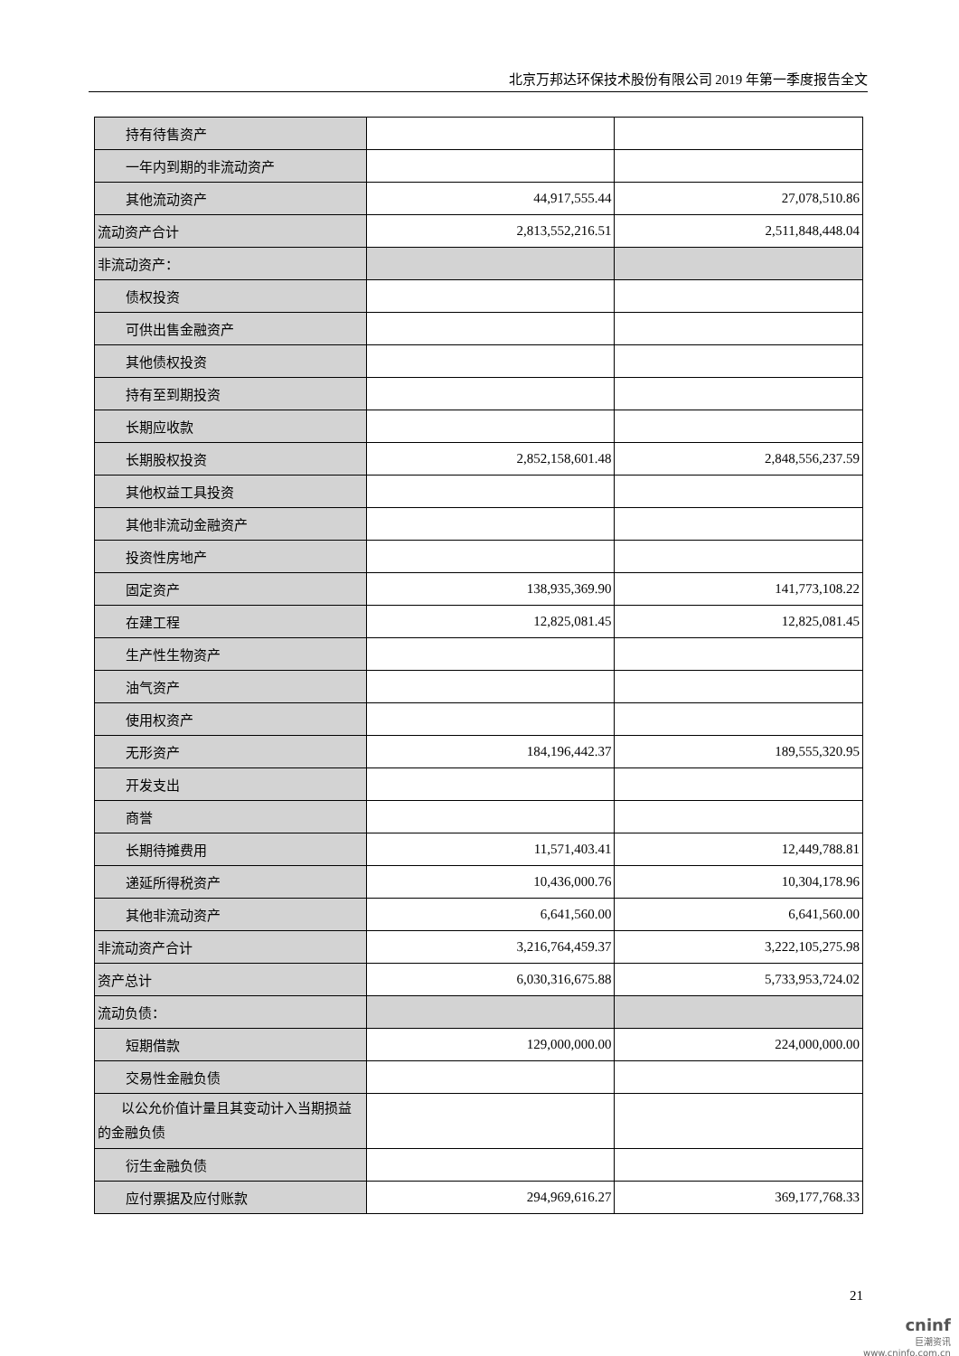北京万邦达环保技术股份有限公司 2019 年第一季度报告全文
| 持有待售资产 | | |
| 一年内到期的非流动资产 | | |
| 其他流动资产 | 44,917,555.44 | 27,078,510.86 |
| 流动资产合计 | 2,813,552,216.51 | 2,511,848,448.04 |
| 非流动资产： | | |
| 债权投资 | | |
| 可供出售金融资产 | | |
| 其他债权投资 | | |
| 持有至到期投资 | | |
| 长期应收款 | | |
| 长期股权投资 | 2,852,158,601.48 | 2,848,556,237.59 |
| 其他权益工具投资 | | |
| 其他非流动金融资产 | | |
| 投资性房地产 | | |
| 固定资产 | 138,935,369.90 | 141,773,108.22 |
| 在建工程 | 12,825,081.45 | 12,825,081.45 |
| 生产性生物资产 | | |
| 油气资产 | | |
| 使用权资产 | | |
| 无形资产 | 184,196,442.37 | 189,555,320.95 |
| 开发支出 | | |
| 商誉 | | |
| 长期待摊费用 | 11,571,403.41 | 12,449,788.81 |
| 递延所得税资产 | 10,436,000.76 | 10,304,178.96 |
| 其他非流动资产 | 6,641,560.00 | 6,641,560.00 |
| 非流动资产合计 | 3,216,764,459.37 | 3,222,105,275.98 |
| 资产总计 | 6,030,316,675.88 | 5,733,953,724.02 |
| 流动负债： | | |
| 短期借款 | 129,000,000.00 | 224,000,000.00 |
| 交易性金融负债 | | |
| 以公允价值计量且其变动计入当期损益的金融负债 | | |
| 衍生金融负债 | | |
| 应付票据及应付账款 | 294,969,616.27 | 369,177,768.33 |
21
cninf
巨潮资讯
www.cninfo.com.cn